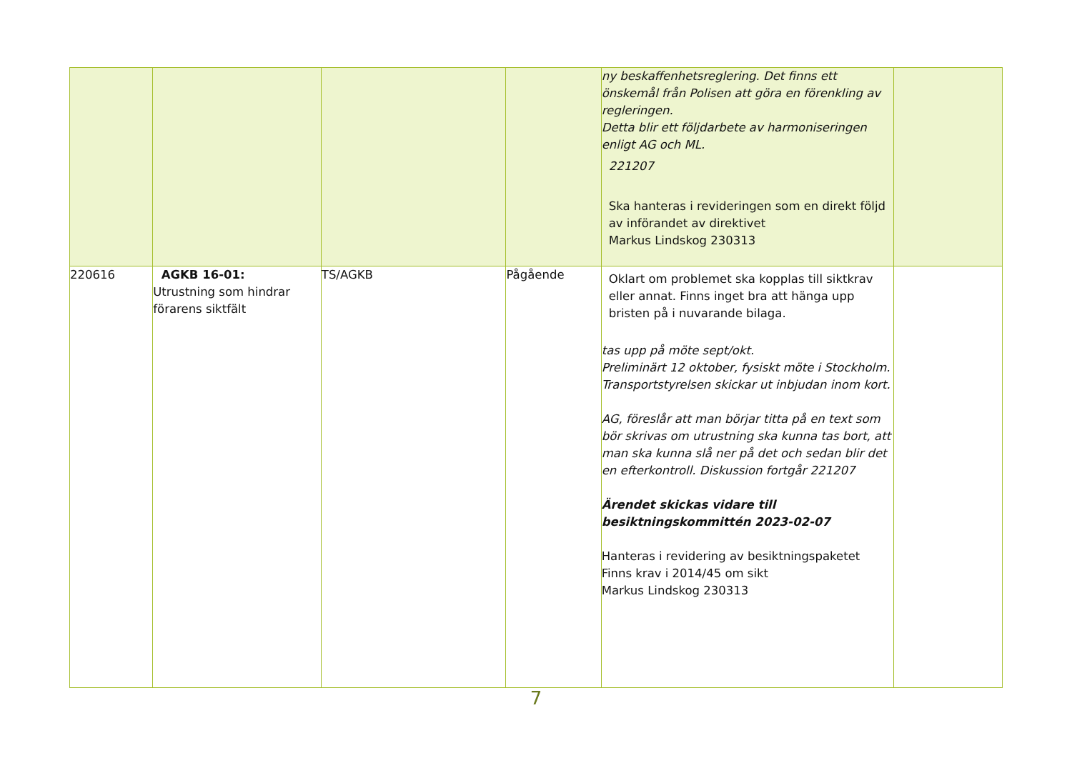| | | | | ny beskaffenhetsreglering. Det finns ett önskemål från Polisen att göra en förenkling av regleringen. Detta blir ett följdarbete av harmoniseringen enligt AG och ML. 221207 Ska hanteras i revideringen som en direkt följd av införandet av direktivet Markus Lindskog 230313 | |
| 220616 | AGKB 16-01: Utrustning som hindrar förarens siktfält | TS/AGKB | Pågående | Oklart om problemet ska kopplas till siktkrav eller annat. Finns inget bra att hänga upp bristen på i nuvarande bilaga. tas upp på möte sept/okt. Preliminärt 12 oktober, fysiskt möte i Stockholm. Transportstyrelsen skickar ut inbjudan inom kort. AG, föreslår att man börjar titta på en text som bör skrivas om utrustning ska kunna tas bort, att man ska kunna slå ner på det och sedan blir det en efterkontroll. Diskussion fortgår 221207 Ärendet skickas vidare till besiktningskommittén 2023-02-07 Hanteras i revidering av besiktningspaketet Finns krav i 2014/45 om sikt Markus Lindskog 230313 | |
7